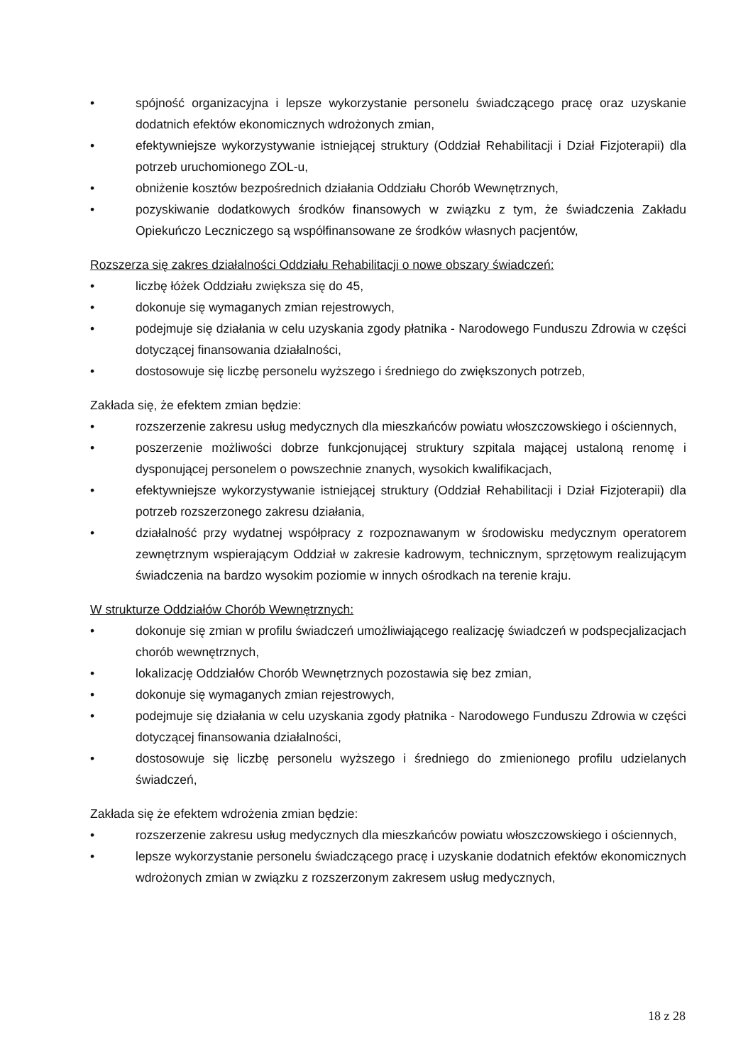• spójność organizacyjna i lepsze wykorzystanie personelu świadczącego pracę oraz uzyskanie dodatnich efektów ekonomicznych wdrożonych zmian,
• efektywniejsze wykorzystywanie istniejącej struktury (Oddział Rehabilitacji i Dział Fizjoterapii) dla potrzeb uruchomionego ZOL-u,
• obniżenie kosztów bezpośrednich działania Oddziału Chorób Wewnętrznych,
• pozyskiwanie dodatkowych środków finansowych w związku z tym, że świadczenia Zakładu Opiekuńczo Leczniczego są współfinansowane ze środków własnych pacjentów,
Rozszerza się zakres działalności Oddziału Rehabilitacji o nowe obszary świadczeń:
• liczbę łóżek Oddziału zwiększa się do 45,
• dokonuje się wymaganych zmian rejestrowych,
• podejmuje się działania w celu uzyskania zgody płatnika - Narodowego Funduszu Zdrowia w części dotyczącej finansowania działalności,
• dostosowuje się liczbę personelu wyższego i średniego do zwiększonych potrzeb,
Zakłada się, że efektem zmian będzie:
• rozszerzenie zakresu usług medycznych dla mieszkańców powiatu włoszczowskiego i ościennych,
• poszerzenie możliwości dobrze funkcjonującej struktury szpitala mającej ustaloną renomę i dysponującej personelem o powszechnie znanych, wysokich kwalifikacjach,
• efektywniejsze wykorzystywanie istniejącej struktury (Oddział Rehabilitacji i Dział Fizjoterapii) dla potrzeb rozszerzonego zakresu działania,
• działalność przy wydatnej współpracy z rozpoznawanym w środowisku medycznym operatorem zewnętrznym wspierającym Oddział w zakresie kadrowym, technicznym, sprzętowym realizującym świadczenia na bardzo wysokim poziomie w innych ośrodkach na terenie kraju.
W strukturze Oddziałów Chorób Wewnętrznych:
• dokonuje się zmian w profilu świadczeń umożliwiającego realizację świadczeń w podspecjalizacjach chorób wewnętrznych,
• lokalizację Oddziałów Chorób Wewnętrznych pozostawia się bez zmian,
• dokonuje się wymaganych zmian rejestrowych,
• podejmuje się działania w celu uzyskania zgody płatnika - Narodowego Funduszu Zdrowia w części dotyczącej finansowania działalności,
• dostosowuje się liczbę personelu wyższego i średniego do zmienionego profilu udzielanych świadczeń,
Zakłada się że efektem wdrożenia zmian będzie:
• rozszerzenie zakresu usług medycznych dla mieszkańców powiatu włoszczowskiego i ościennych,
• lepsze wykorzystanie personelu świadczącego pracę i uzyskanie dodatnich efektów ekonomicznych wdrożonych zmian w związku z rozszerzonym zakresem usług medycznych,
18 z 28